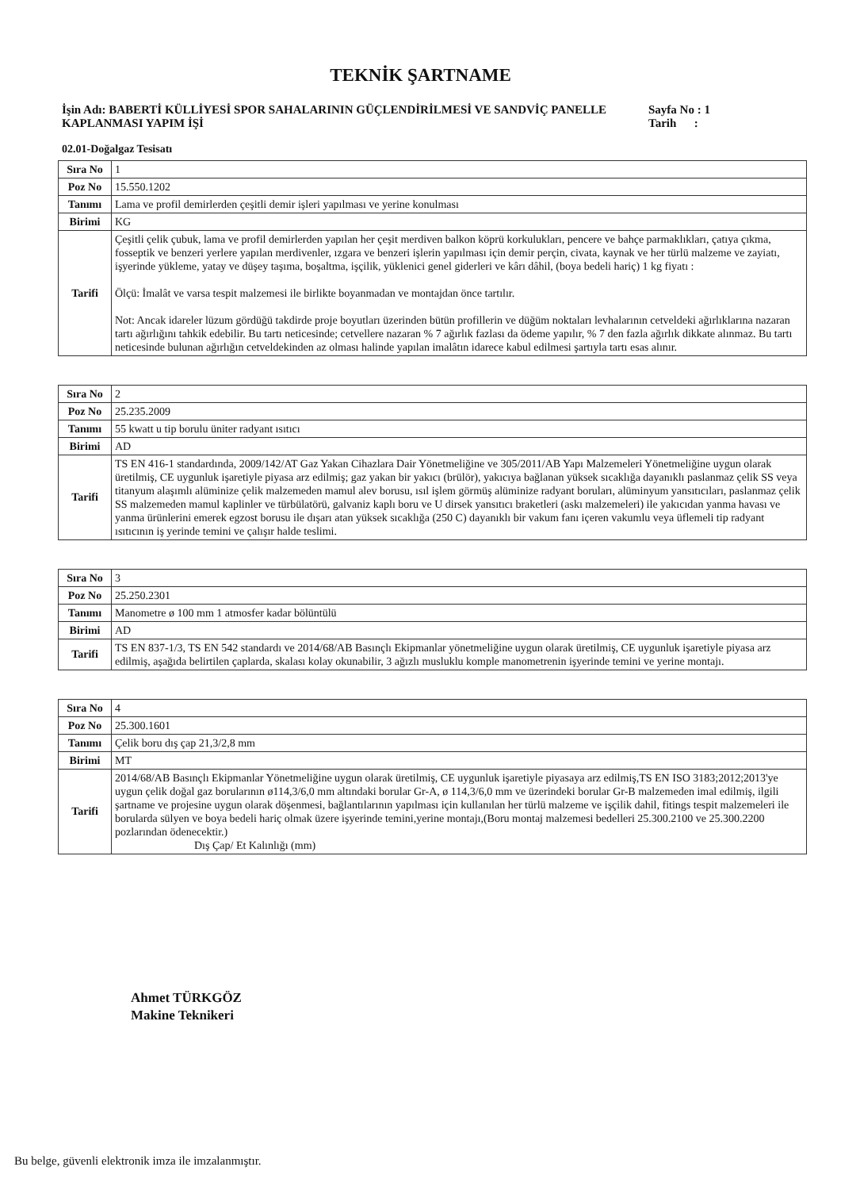TEKNİK ŞARTNAME
İşin Adı: BABERTİ KÜLLİYESİ SPOR SAHALARININ GÜÇLENDİRİLMESİ VE SANDVİÇ PANELLE KAPLANMASI YAPIM İŞİ
Sayfa No : 1
Tarih :
02.01-Doğalgaz Tesisatı
| Sıra No | 1 |
| Poz No | 15.550.1202 |
| Tanımı | Lama ve profil demirlerden çeşitli demir işleri yapılması ve yerine konulması |
| Birimi | KG |
| Tarifi | Çeşitli çelik çubuk, lama ve profil demirlerden yapılan her çeşit merdiven balkon köprü korkulukları, pencere ve bahçe parmaklıkları, çatıya çıkma, fosseptik ve benzeri yerlere yapılan merdivenler, ızgara ve benzeri işlerin yapılması için demir perçin, civata, kaynak ve her türlü malzeme ve zayiatı, işyerinde yükleme, yatay ve düşey taşıma, boşaltma, işçilik, yüklenici genel giderleri ve kârı dâhil, (boya bedeli hariç) 1 kg fiyatı : Ölçü: İmalât ve varsa tespit malzemesi ile birlikte boyanmadan ve montajdan önce tartılır. Not: Ancak idareler lüzum gördüğü takdirde proje boyutları üzerinden bütün profillerin ve düğüm noktaları levhalarının cetveldeki ağırlıklarına nazaran tartı ağırlığını tahkik edebilir. Bu tartı neticesinde; cetvellere nazaran % 7 ağırlık fazlası da ödeme yapılır, % 7 den fazla ağırlık dikkate alınmaz. Bu tartı neticesinde bulunan ağırlığın cetveldekinden az olması halinde yapılan imalâtın idarece kabul edilmesi şartıyla tartı esas alınır. |
| Sıra No | 2 |
| Poz No | 25.235.2009 |
| Tanımı | 55 kwatt u tip borulu üniter radyant ısıtıcı |
| Birimi | AD |
| Tarifi | TS EN 416-1 standardında, 2009/142/AT Gaz Yakan Cihazlara Dair Yönetmeliğine ve 305/2011/AB Yapı Malzemeleri Yönetmeliğine uygun olarak üretilmiş, CE uygunluk işaretiyle piyasa arz edilmiş; gaz yakan bir yakıcı (brülör), yakıcıya bağlanan yüksek sıcaklığa dayanıklı paslanmaz çelik SS veya titanyum alaşımlı alüminize çelik malzemeden mamul alev borusu, ısıl işlem görmüş alüminize radyant boruları, alüminyum yansıtıcıları, paslanmaz çelik SS malzemeden mamul kaplinler ve türbülatörü, galvaniz kaplı boru ve U dirsek yansıtıcı braketleri (askı malzemeleri) ile yakıcıdan yanma havası ve yanma ürünlerini emerek egzost borusu ile dışarı atan yüksek sıcaklığa (250 C) dayanıklı bir vakum fanı içeren vakumlu veya üflemeli tip radyant ısıtıcının iş yerinde temini ve çalışır halde teslimi. |
| Sıra No | 3 |
| Poz No | 25.250.2301 |
| Tanımı | Manometre ø 100 mm 1 atmosfer kadar bölüntülü |
| Birimi | AD |
| Tarifi | TS EN 837-1/3, TS EN 542 standardı ve 2014/68/AB Basınçlı Ekipmanlar yönetmeliğine uygun olarak üretilmiş, CE uygunluk işaretiyle piyasa arz edilmiş, aşağıda belirtilen çaplarda, skalası kolay okunabilir, 3 ağızlı musluklu komple manometrenin işyerinde temini ve yerine montajı. |
| Sıra No | 4 |
| Poz No | 25.300.1601 |
| Tanımı | Çelik boru dış çap 21,3/2,8 mm |
| Birimi | MT |
| Tarifi | 2014/68/AB Basınçlı Ekipmanlar Yönetmeliğine uygun olarak üretilmiş, CE uygunluk işaretiyle piyasaya arz edilmiş,TS EN ISO 3183;2012;2013'ye uygun çelik doğal gaz borularının ø114,3/6,0 mm altındaki borular Gr-A, ø 114,3/6,0 mm ve üzerindeki borular Gr-B malzemeden imal edilmiş, ilgili şartname ve projesine uygun olarak döşenmesi, bağlantılarının yapılması için kullanılan her türlü malzeme ve işçilik dahil, fitings tespit malzemeleri ile borularda sülyen ve boya bedeli hariç olmak üzere işyerinde temini,yerine montajı,(Boru montaj malzemesi bedelleri 25.300.2100 ve 25.300.2200 pozlarından ödenecektir.) Dış Çap/ Et Kalınlığı (mm) |
Ahmet TÜRKGÖZ
Makine Teknikeri
Bu belge, güvenli elektronik imza ile imzalanmıştır.